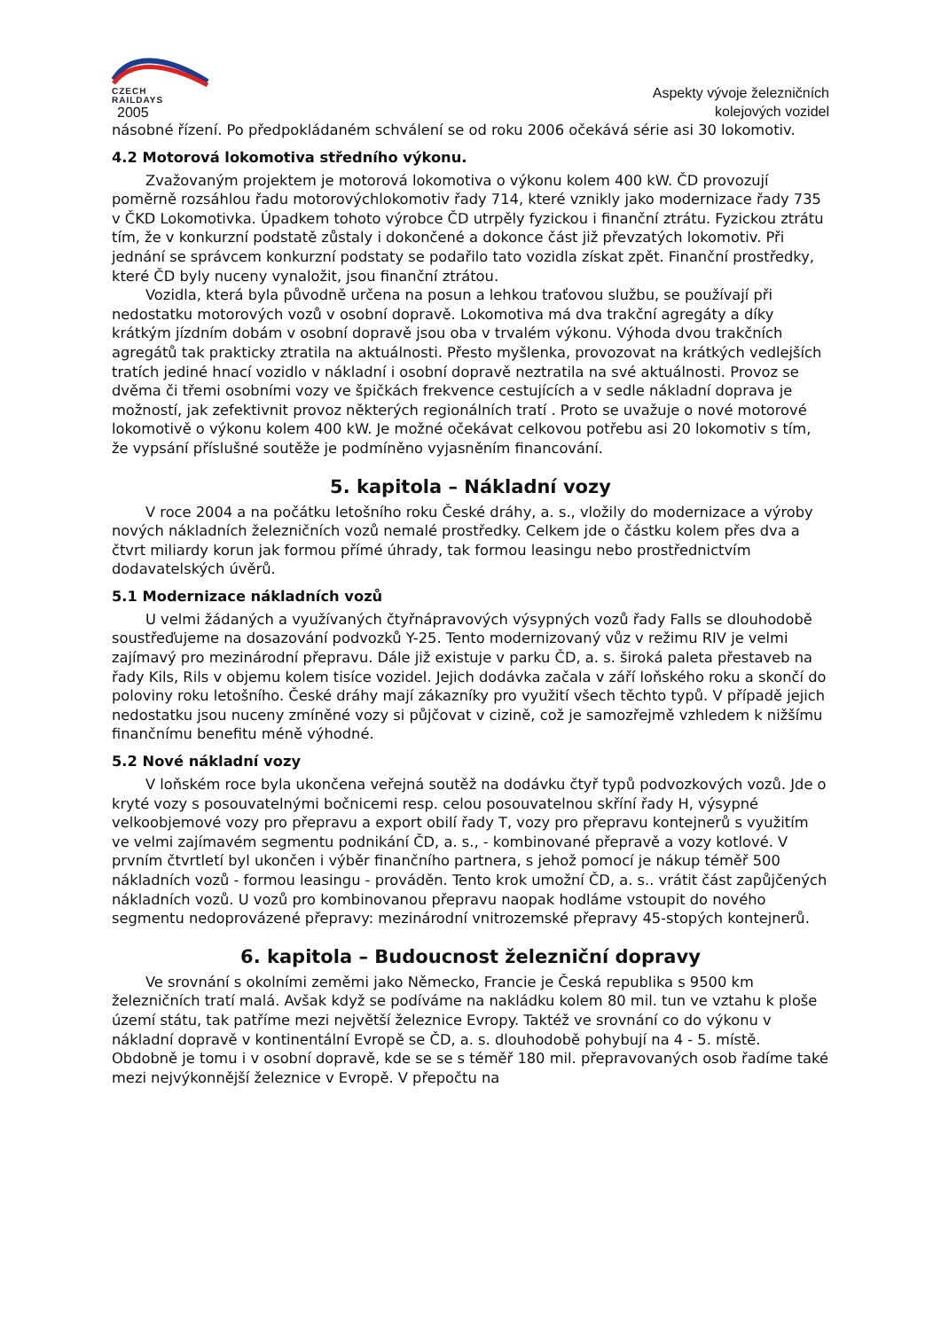CZECH
RAILDAYS
2005
Aspekty vývoje železničních
kolejových vozidel
násobné řízení. Po předpokládaném schválení se od roku 2006 očekává série asi 30 lokomotiv.
4.2 Motorová lokomotiva středního výkonu.
Zvažovaným projektem je motorová lokomotiva o výkonu kolem 400 kW. ČD provozují poměrně rozsáhlou řadu motorovýchlokomotiv řady 714, které vznikly jako modernizace řady 735 v ČKD Lokomotivka. Úpadkem tohoto výrobce ČD utrpěly fyzickou i finanční ztrátu. Fyzickou ztrátu tím, že v konkurzní podstatě zůstaly i dokončené a dokonce část již převzatých lokomotiv. Při jednání se správcem konkurzní podstaty se podařilo tato vozidla získat zpět. Finanční prostředky, které ČD byly nuceny vynaložit, jsou finanční ztrátou.
Vozidla, která byla původně určena na posun a lehkou traťovou službu, se používají při nedostatku motorových vozů v osobní dopravě. Lokomotiva má dva trakční agregáty a díky krátkým jízdním dobám v osobní dopravě jsou oba v trvalém výkonu. Výhoda dvou trakčních agregátů tak prakticky ztratila na aktuálnosti. Přesto myšlenka, provozovat na krátkých vedlejších tratích jediné hnací vozidlo v nákladní i osobní dopravě neztratila na své aktuálnosti. Provoz se dvěma či třemi osobními vozy ve špičkách frekvence cestujících a v sedle nákladní doprava je možností, jak zefektivnit provoz některých regionálních tratí . Proto se uvažuje o nové motorové lokomotivě o výkonu kolem 400 kW. Je možné očekávat celkovou potřebu asi 20 lokomotiv s tím, že vypsání příslušné soutěže je podmíněno vyjasněním financování.
5. kapitola – Nákladní vozy
V roce 2004 a na počátku letošního roku České dráhy, a. s., vložily do modernizace a výroby nových nákladních železničních vozů nemalé prostředky. Celkem jde o částku kolem přes dva a čtvrt miliardy korun jak formou přímé úhrady, tak formou leasingu nebo prostřednictvím dodavatelských úvěrů.
5.1 Modernizace nákladních vozů
U velmi žádaných a využívaných čtyřnápravových výsypných vozů řady Falls se dlouhodobě soustřeďujeme na dosazování podvozků Y-25. Tento modernizovaný vůz v režimu RIV je velmi zajímavý pro mezinárodní přepravu. Dále již existuje v parku ČD, a. s. široká paleta přestaveb na řady Kils, Rils v objemu kolem tisíce vozidel. Jejich dodávka začala v září loňského roku a skončí do poloviny roku letošního. České dráhy mají zákazníky pro využití všech těchto typů. V případě jejich nedostatku jsou nuceny zmíněné vozy si půjčovat v cizině, což je samozřejmě vzhledem k nižšímu finančnímu benefitu méně výhodné.
5.2 Nové nákladní vozy
V loňském roce byla ukončena veřejná soutěž na dodávku čtyř typů podvozkových vozů. Jde o kryté vozy s posouvatelnými bočnicemi resp. celou posouvatelnou skříní řady H, výsypné velkoobjemové vozy pro přepravu a export obilí řady T, vozy pro přepravu kontejnerů s využitím ve velmi zajímavém segmentu podnikání ČD, a. s., - kombinované přepravě a vozy kotlové. V prvním čtvrtletí byl ukončen i výběr finančního partnera, s jehož pomocí je nákup téměř 500 nákladních vozů - formou leasingu - prováděn. Tento krok umožní ČD, a. s.. vrátit část zapůjčených nákladních vozů. U vozů pro kombinovanou přepravu naopak hodláme vstoupit do nového segmentu nedoprovázené přepravy: mezinárodní vnitrozemské přepravy 45-stopých kontejnerů.
6. kapitola – Budoucnost železniční dopravy
Ve srovnání s okolními zeměmi jako Německo, Francie je Česká republika s 9500 km železničních tratí malá. Avšak když se podíváme na nakládku kolem 80 mil. tun ve vztahu k ploše území státu, tak patříme mezi největší železnice Evropy. Taktéž ve srovnání co do výkonu v nákladní dopravě v kontinentální Evropě se ČD, a. s. dlouhodobě pohybují na 4 - 5. místě. Obdobně je tomu i v osobní dopravě, kde se se s téměř 180 mil. přepravovaných osob řadíme také mezi nejvýkonnější železnice v Evropě. V přepočtu na